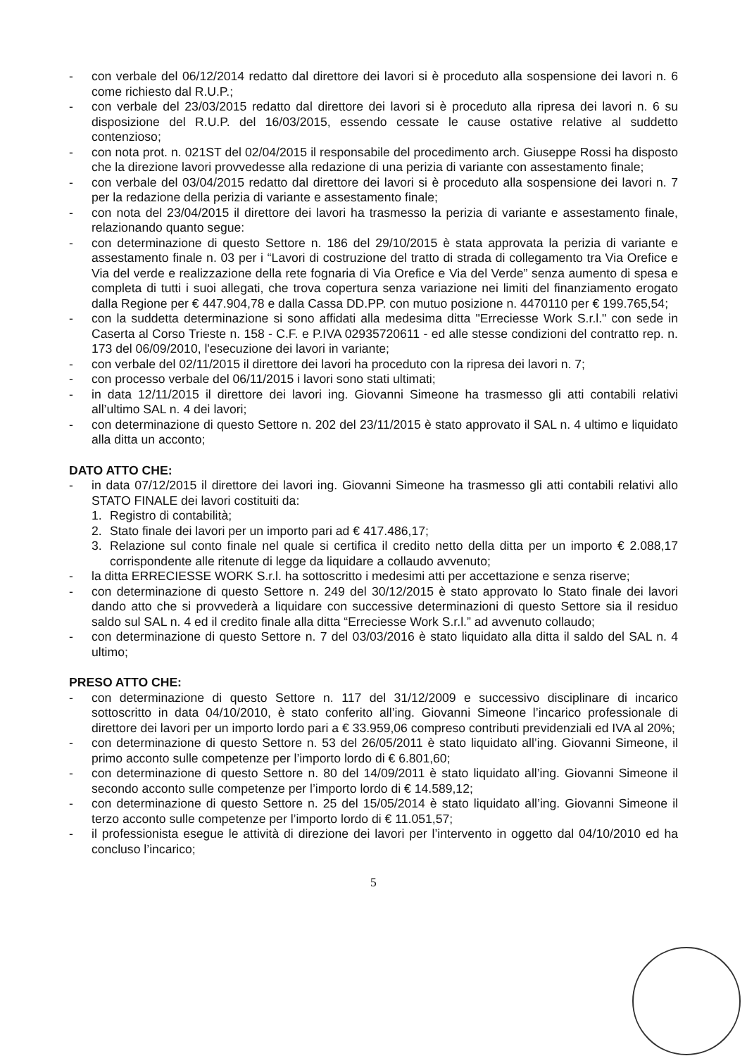- con verbale del 06/12/2014 redatto dal direttore dei lavori si è proceduto alla sospensione dei lavori n. 6 come richiesto dal R.U.P.;
- con verbale del 23/03/2015 redatto dal direttore dei lavori si è proceduto alla ripresa dei lavori n. 6 su disposizione del R.U.P. del 16/03/2015, essendo cessate le cause ostative relative al suddetto contenzioso;
- con nota prot. n. 021ST del 02/04/2015 il responsabile del procedimento arch. Giuseppe Rossi ha disposto che la direzione lavori provvedesse alla redazione di una perizia di variante con assestamento finale;
- con verbale del 03/04/2015 redatto dal direttore dei lavori si è proceduto alla sospensione dei lavori n. 7 per la redazione della perizia di variante e assestamento finale;
- con nota del 23/04/2015 il direttore dei lavori ha trasmesso la perizia di variante e assestamento finale, relazionando quanto segue:
- con determinazione di questo Settore n. 186 del 29/10/2015 è stata approvata la perizia di variante e assestamento finale n. 03 per i “Lavori di costruzione del tratto di strada di collegamento tra Via Orefice e Via del verde e realizzazione della rete fognaria di Via Orefice e Via del Verde” senza aumento di spesa e completa di tutti i suoi allegati, che trova copertura senza variazione nei limiti del finanziamento erogato dalla Regione per € 447.904,78 e dalla Cassa DD.PP. con mutuo posizione n. 4470110 per € 199.765,54;
- con la suddetta determinazione si sono affidati alla medesima ditta "Erreciesse Work S.r.l." con sede in Caserta al Corso Trieste n. 158 - C.F. e P.IVA 02935720611 - ed alle stesse condizioni del contratto rep. n. 173 del 06/09/2010, l'esecuzione dei lavori in variante;
- con verbale del 02/11/2015 il direttore dei lavori ha proceduto con la ripresa dei lavori n. 7;
- con processo verbale del 06/11/2015 i lavori sono stati ultimati;
- in data 12/11/2015 il direttore dei lavori ing. Giovanni Simeone ha trasmesso gli atti contabili relativi all’ultimo SAL n. 4 dei lavori;
- con determinazione di questo Settore n. 202 del 23/11/2015 è stato approvato il SAL n. 4 ultimo e liquidato alla ditta un acconto;
DATO ATTO CHE:
- in data 07/12/2015 il direttore dei lavori ing. Giovanni Simeone ha trasmesso gli atti contabili relativi allo STATO FINALE dei lavori costituiti da:
1. Registro di contabilità;
2. Stato finale dei lavori per un importo pari ad € 417.486,17;
3. Relazione sul conto finale nel quale si certifica il credito netto della ditta per un importo € 2.088,17 corrispondente alle ritenute di legge da liquidare a collaudo avvenuto;
- la ditta ERRECIESSE WORK S.r.l. ha sottoscritto i medesimi atti per accettazione e senza riserve;
- con determinazione di questo Settore n. 249 del 30/12/2015 è stato approvato lo Stato finale dei lavori dando atto che si provvederà a liquidare con successive determinazioni di questo Settore sia il residuo saldo sul SAL n. 4 ed il credito finale alla ditta “Erreciesse Work S.r.l.” ad avvenuto collaudo;
- con determinazione di questo Settore n. 7 del 03/03/2016 è stato liquidato alla ditta il saldo del SAL n. 4 ultimo;
PRESO ATTO CHE:
- con determinazione di questo Settore n. 117 del 31/12/2009 e successivo disciplinare di incarico sottoscritto in data 04/10/2010, è stato conferito all’ing. Giovanni Simeone l’incarico professionale di direttore dei lavori per un importo lordo pari a € 33.959,06 compreso contributi previdenziali ed IVA al 20%;
- con determinazione di questo Settore n. 53 del 26/05/2011 è stato liquidato all’ing. Giovanni Simeone, il primo acconto sulle competenze per l’importo lordo di € 6.801,60;
- con determinazione di questo Settore n. 80 del 14/09/2011 è stato liquidato all’ing. Giovanni Simeone il secondo acconto sulle competenze per l’importo lordo di € 14.589,12;
- con determinazione di questo Settore n. 25 del 15/05/2014 è stato liquidato all’ing. Giovanni Simeone il terzo acconto sulle competenze per l’importo lordo di € 11.051,57;
- il professionista esegue le attività di direzione dei lavori per l’intervento in oggetto dal 04/10/2010 ed ha concluso l’incarico;
5